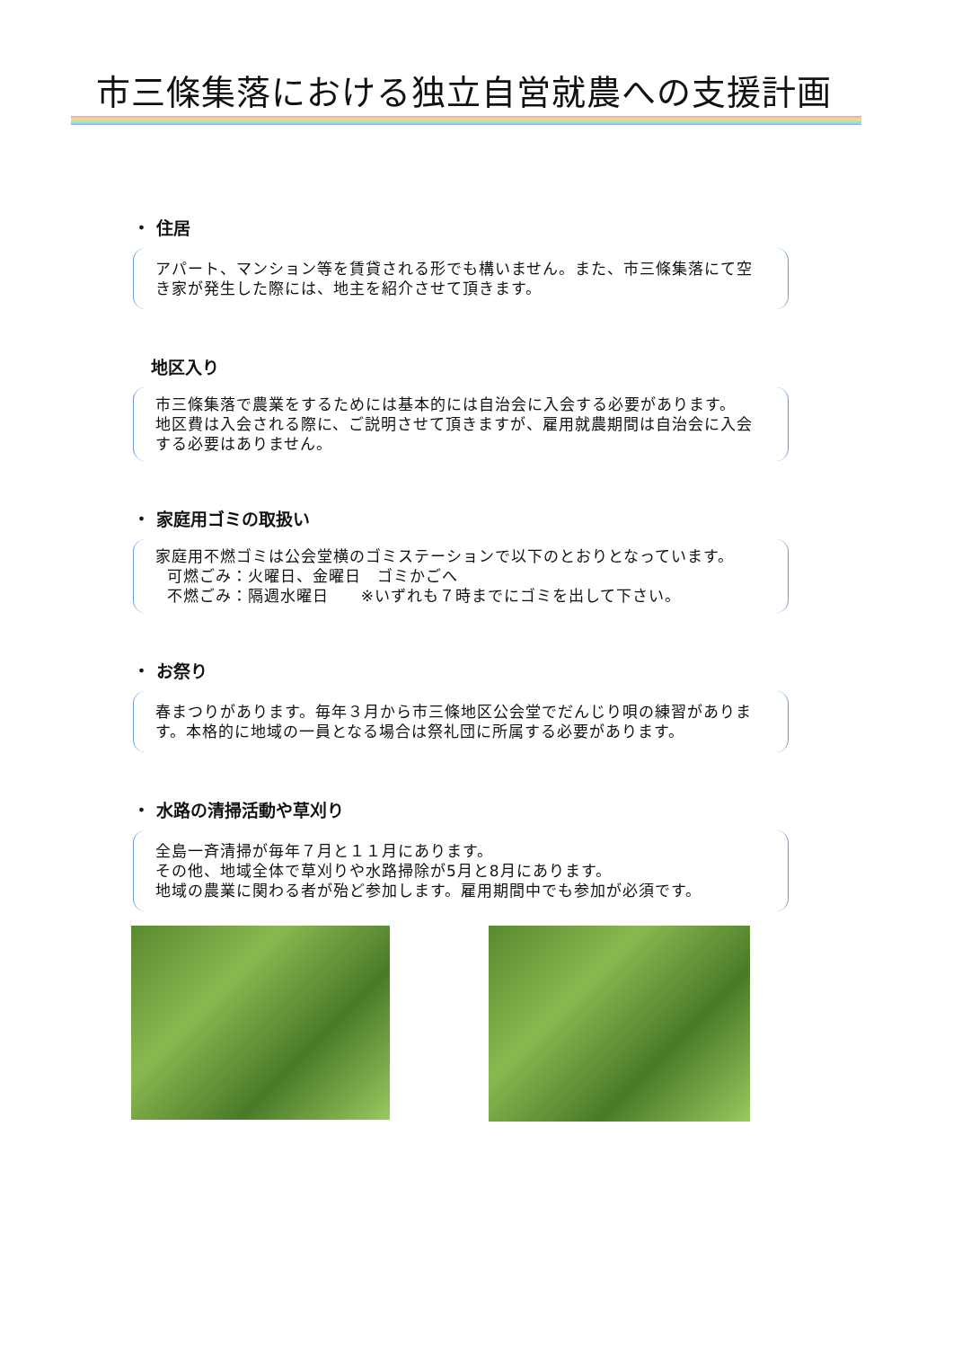市三條集落における独立自営就農への支援計画
・ 住居
アパート、マンション等を賃貸される形でも構いません。また、市三條集落にて空き家が発生した際には、地主を紹介させて頂きます。
地区入り
市三條集落で農業をするためには基本的には自治会に入会する必要があります。
地区費は入会される際に、ご説明させて頂きますが、雇用就農期間は自治会に入会する必要はありません。
・ 家庭用ゴミの取扱い
家庭用不燃ゴミは公会堂横のゴミステーションで以下のとおりとなっています。
可燃ごみ：火曜日、金曜日　ゴミかごへ
不燃ごみ：隔週水曜日　　※いずれも７時までにゴミを出して下さい。
・ お祭り
春まつりがあります。毎年３月から市三條地区公会堂でだんじり唄の練習があります。本格的に地域の一員となる場合は祭礼団に所属する必要があります。
・ 水路の清掃活動や草刈り
全島一斉清掃が毎年７月と１１月にあります。
その他、地域全体で草刈りや水路掃除が5月と8月にあります。
地域の農業に関わる者が殆ど参加します。雇用期間中でも参加が必須です。